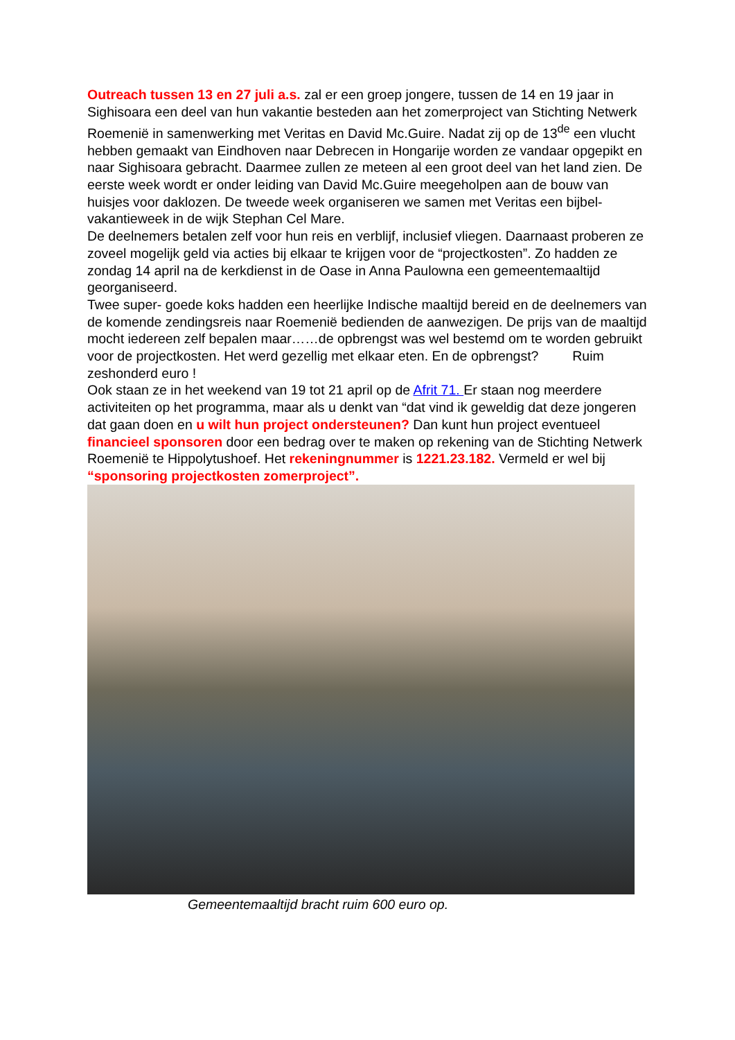Outreach tussen 13 en 27 juli a.s. zal er een groep jongere, tussen de 14 en 19 jaar in Sighisoara een deel van hun vakantie besteden aan het zomerproject van Stichting Netwerk Roemenië in samenwerking met Veritas en David Mc.Guire. Nadat zij op de 13<sup>de</sup> een vlucht hebben gemaakt van Eindhoven naar Debrecen in Hongarije worden ze vandaar opgepikt en naar Sighisoara gebracht. Daarmee zullen ze meteen al een groot deel van het land zien. De eerste week wordt er onder leiding van David Mc.Guire meegeholpen aan de bouw van huisjes voor daklozen. De tweede week organiseren we samen met Veritas een bijbel- vakantieweek in de wijk Stephan Cel Mare.
De deelnemers betalen zelf voor hun reis en verblijf, inclusief vliegen. Daarnaast proberen ze zoveel mogelijk geld via acties bij elkaar te krijgen voor de “projectkosten”. Zo hadden ze zondag 14 april na de kerkdienst in de Oase in Anna Paulowna een gemeentemaaltijd georganiseerd.
Twee super- goede koks hadden een heerlijke Indische maaltijd bereid en de deelnemers van de komende zendingsreis naar Roemenië bedienden de aanwezigen. De prijs van de maaltijd mocht iedereen zelf bepalen maar……de opbrengst was wel bestemd om te worden gebruikt voor de projectkosten. Het werd gezellig met elkaar eten. En de opbrengst? Ruim zeshonderd euro !
Ook staan ze in het weekend van 19 tot 21 april op de Afrit 71. Er staan nog meerdere activiteiten op het programma, maar als u denkt van “dat vind ik geweldig dat deze jongeren dat gaan doen en u wilt hun project ondersteunen? Dan kunt hun project eventueel financieel sponsoren door een bedrag over te maken op rekening van de Stichting Netwerk Roemenië te Hippolytushoef. Het rekeningnummer is 1221.23.182. Vermeld er wel bij “sponsoring projectkosten zomerproject”.
Gemeentemaaltijd bracht ruim 600 euro op.